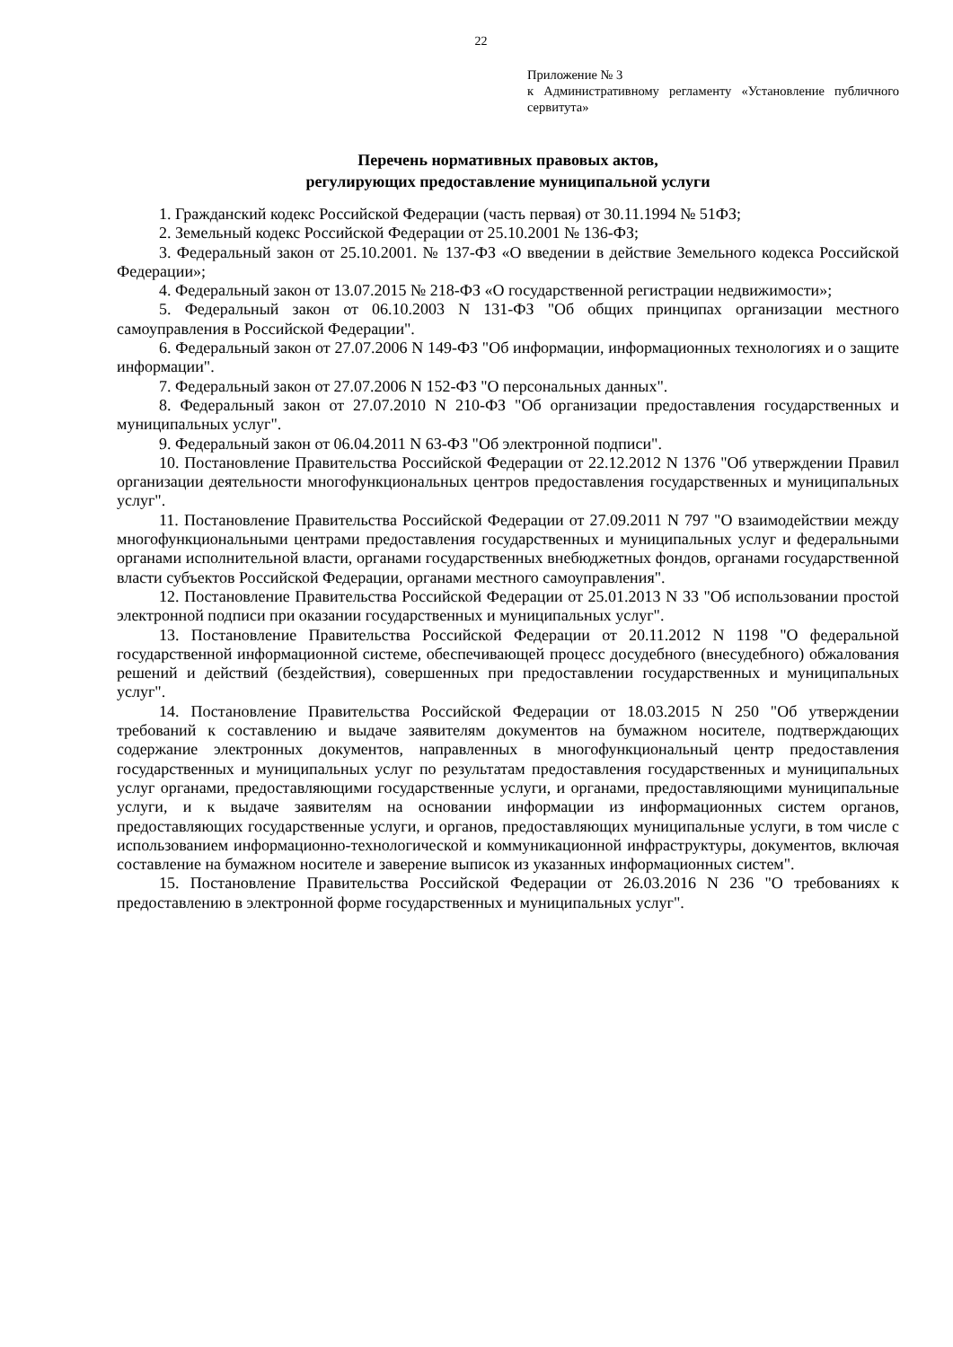22
Приложение № 3
к Административному регламенту «Установление публичного сервитута»
Перечень нормативных правовых актов,
регулирующих предоставление муниципальной услуги
1. Гражданский кодекс Российской Федерации (часть первая) от 30.11.1994 № 51ФЗ;
2. Земельный кодекс Российской Федерации от 25.10.2001 № 136-ФЗ;
3. Федеральный закон от 25.10.2001. № 137-ФЗ «О введении в действие Земельного кодекса Российской Федерации»;
4. Федеральный закон от 13.07.2015 № 218-ФЗ «О государственной регистрации недвижимости»;
5. Федеральный закон от 06.10.2003 N 131-ФЗ "Об общих принципах организации местного самоуправления в Российской Федерации".
6. Федеральный закон от 27.07.2006 N 149-ФЗ "Об информации, информационных технологиях и о защите информации".
7. Федеральный закон от 27.07.2006 N 152-ФЗ "О персональных данных".
8. Федеральный закон от 27.07.2010 N 210-ФЗ "Об организации предоставления государственных и муниципальных услуг".
9. Федеральный закон от 06.04.2011 N 63-ФЗ "Об электронной подписи".
10. Постановление Правительства Российской Федерации от 22.12.2012 N 1376 "Об утверждении Правил организации деятельности многофункциональных центров предоставления государственных и муниципальных услуг".
11. Постановление Правительства Российской Федерации от 27.09.2011 N 797 "О взаимодействии между многофункциональными центрами предоставления государственных и муниципальных услуг и федеральными органами исполнительной власти, органами государственных внебюджетных фондов, органами государственной власти субъектов Российской Федерации, органами местного самоуправления".
12. Постановление Правительства Российской Федерации от 25.01.2013 N 33 "Об использовании простой электронной подписи при оказании государственных и муниципальных услуг".
13. Постановление Правительства Российской Федерации от 20.11.2012 N 1198 "О федеральной государственной информационной системе, обеспечивающей процесс досудебного (внесудебного) обжалования решений и действий (бездействия), совершенных при предоставлении государственных и муниципальных услуг".
14. Постановление Правительства Российской Федерации от 18.03.2015 N 250 "Об утверждении требований к составлению и выдаче заявителям документов на бумажном носителе, подтверждающих содержание электронных документов, направленных в многофункциональный центр предоставления государственных и муниципальных услуг по результатам предоставления государственных и муниципальных услуг органами, предоставляющими государственные услуги, и органами, предоставляющими муниципальные услуги, и к выдаче заявителям на основании информации из информационных систем органов, предоставляющих государственные услуги, и органов, предоставляющих муниципальные услуги, в том числе с использованием информационно-технологической и коммуникационной инфраструктуры, документов, включая составление на бумажном носителе и заверение выписок из указанных информационных систем".
15. Постановление Правительства Российской Федерации от 26.03.2016 N 236 "О требованиях к предоставлению в электронной форме государственных и муниципальных услуг".